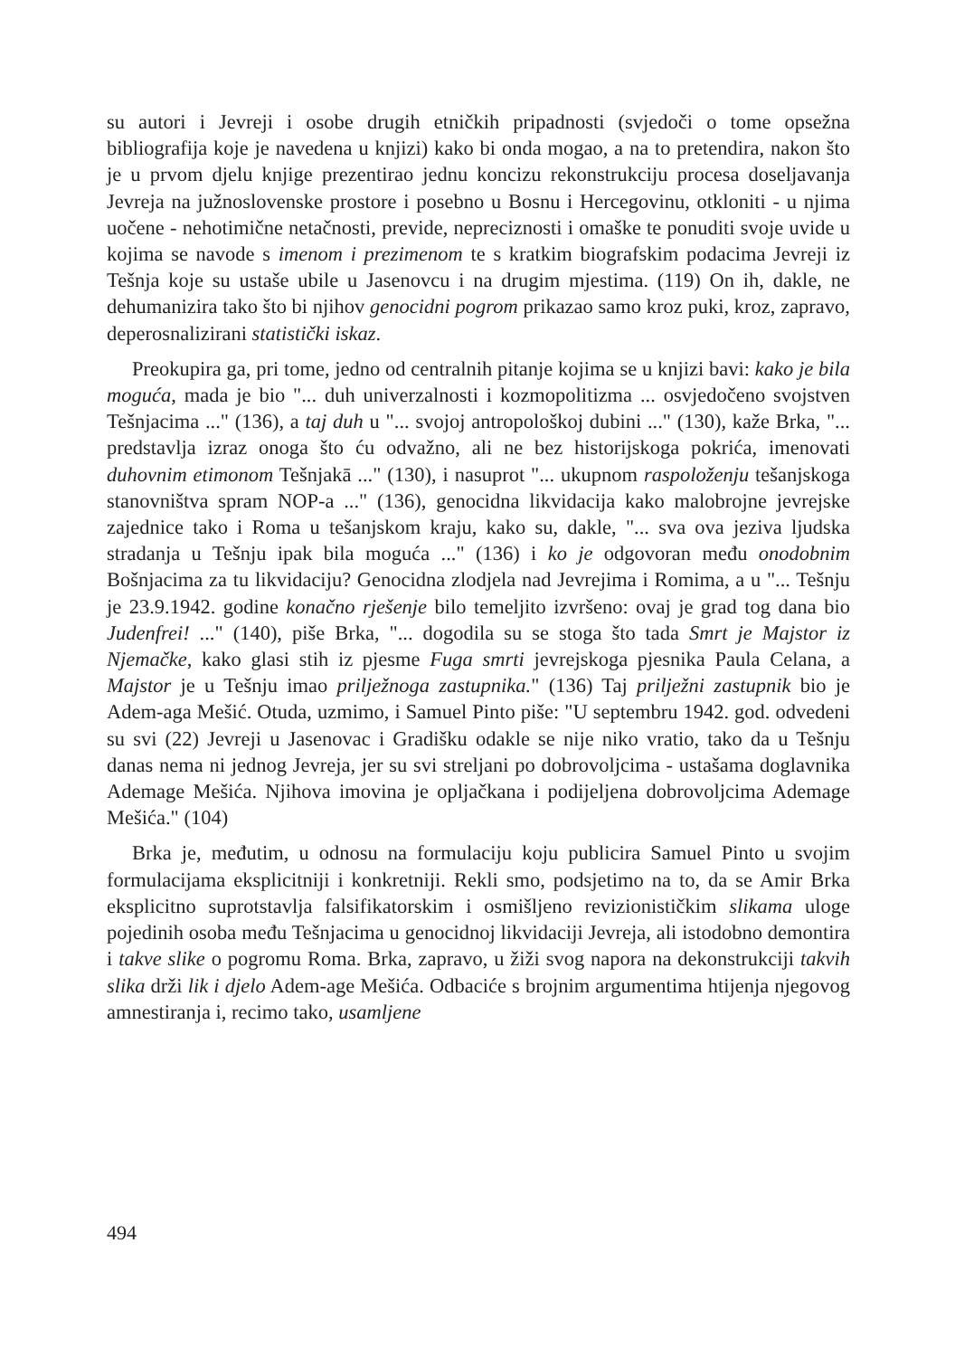su autori i Jevreji i osobe drugih etničkih pripadnosti (svjedoči o tome opsežna bibliografija koje je navedena u knjizi) kako bi onda mogao, a na to pretendira, nakon što je u prvom djelu knjige prezentirao jednu koncizu rekonstrukciju procesa doseljavanja Jevreja na južnoslovenske prostore i posebno u Bosnu i Hercegovinu, otkloniti - u njima uočene - nehotimične netačnosti, previde, nepreciznosti i omaške te ponuditi svoje uvide u kojima se navode s imenom i prezimenom te s kratkim biografskim podacima Jevreji iz Tešnja koje su ustaše ubile u Jasenovcu i na drugim mjestima. (119) On ih, dakle, ne dehumanizira tako što bi njihov genocidni pogrom prikazao samo kroz puki, kroz, zapravo, deperosnalizirani statistički iskaz.
Preokupira ga, pri tome, jedno od centralnih pitanje kojima se u knjizi bavi: kako je bila moguća, mada je bio "... duh univerzalnosti i kozmopolitizma ... osvjedočeno svojstven Tešnjacima ..." (136), a taj duh u "... svojoj antropološkoj dubini ..." (130), kaže Brka, "... predstavlja izraz onoga što ću odvažno, ali ne bez historijskoga pokrića, imenovati duhovnim etimonom Tešnjakā ..." (130), i nasuprot "... ukupnom raspoloženju tešanjskoga stanovništva spram NOP-a ..." (136), genocidna likvidacija kako malobrojne jevrejske zajednice tako i Roma u tešanjskom kraju, kako su, dakle, "... sva ova jeziva ljudska stradanja u Tešnju ipak bila moguća ..." (136) i ko je odgovoran među onodobnim Bošnjacima za tu likvidaciju? Genocidna zlodjela nad Jevrejima i Romima, a u "... Tešnju je 23.9.1942. godine konačno rješenje bilo temeljito izvršeno: ovaj je grad tog dana bio Judenfrei! ..." (140), piše Brka, "... dogodila su se stoga što tada Smrt je Majstor iz Njemačke, kako glasi stih iz pjesme Fuga smrti jevrejskoga pjesnika Paula Celana, a Majstor je u Tešnju imao prilježnoga zastupnika." (136) Taj prilježni zastupnik bio je Adem-aga Mešić. Otuda, uzmimo, i Samuel Pinto piše: "U septembru 1942. god. odvedeni su svi (22) Jevreji u Jasenovac i Gradišku odakle se nije niko vratio, tako da u Tešnju danas nema ni jednog Jevreja, jer su svi streljani po dobrovoljcima - ustašama doglavnika Ademage Mešića. Njihova imovina je opljačkana i podijeljena dobrovoljcima Ademage Mešića." (104)
Brka je, međutim, u odnosu na formulaciju koju publicira Samuel Pinto u svojim formulacijama eksplicitniji i konkretniji. Rekli smo, podsjetimo na to, da se Amir Brka eksplicitno suprotstavlja falsifikatorskim i osmišljeno revizionističkim slikama uloge pojedinih osoba među Tešnjacima u genocidnoj likvidaciji Jevreja, ali istodobno demontira i takve slike o pogromu Roma. Brka, zapravo, u žiži svog napora na dekonstrukciji takvih slika drži lik i djelo Adem-age Mešića. Odbaciće s brojnim argumentima htijenja njegovog amnestiranja i, recimo tako, usamljene
494